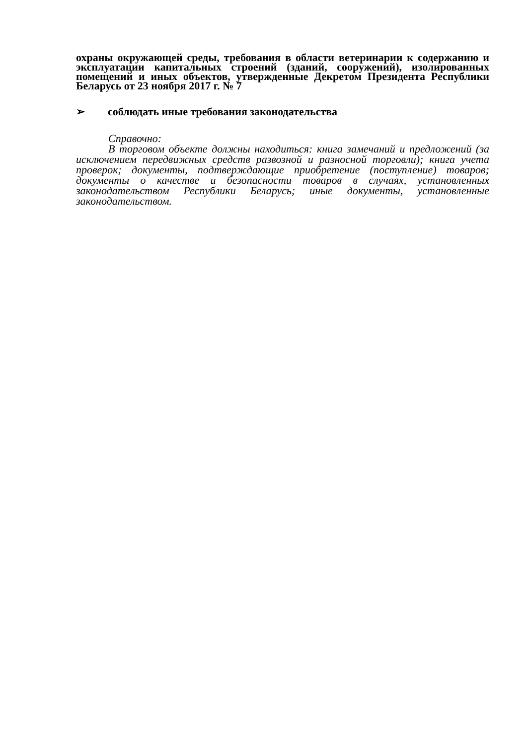охраны окружающей среды, требования в области ветеринарии к содержанию и эксплуатации капитальных строений (зданий, сооружений), изолированных помещений и иных объектов, утвержденные Декретом Президента Республики Беларусь от 23 ноября 2017 г. № 7
➢ соблюдать иные требования законодательства
Справочно:
В торговом объекте должны находиться: книга замечаний и предложений (за исключением передвижных средств развозной и разносной торговли); книга учета проверок; документы, подтверждающие приобретение (поступление) товаров; документы о качестве и безопасности товаров в случаях, установленных законодательством Республики Беларусь; иные документы, установленные законодательством.